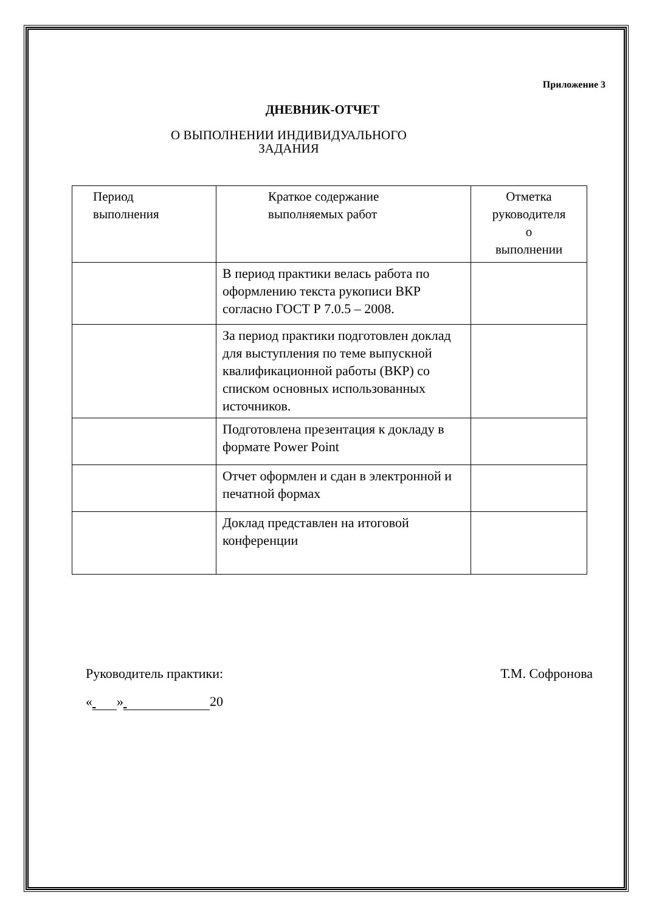Приложение 3
ДНЕВНИК-ОТЧЕТ
О ВЫПОЛНЕНИИ ИНДИВИДУАЛЬНОГО
ЗАДАНИЯ
| Период выполнения | Краткое содержание выполняемых работ | Отметка руководителя о выполнении |
| | В период практики велась работа по оформлению текста рукописи ВКР согласно ГОСТ Р 7.0.5 – 2008. | |
| | За период практики подготовлен доклад для выступления по теме выпускной квалификационной работы (ВКР) со списком основных использованных источников. | |
| | Подготовлена презентация к докладу в формате Power Point | |
| | Отчет оформлен и сдан в электронной и печатной формах | |
| | Доклад представлен на итоговой конференции | |
Руководитель практики: Т.М. Софронова
« » 20